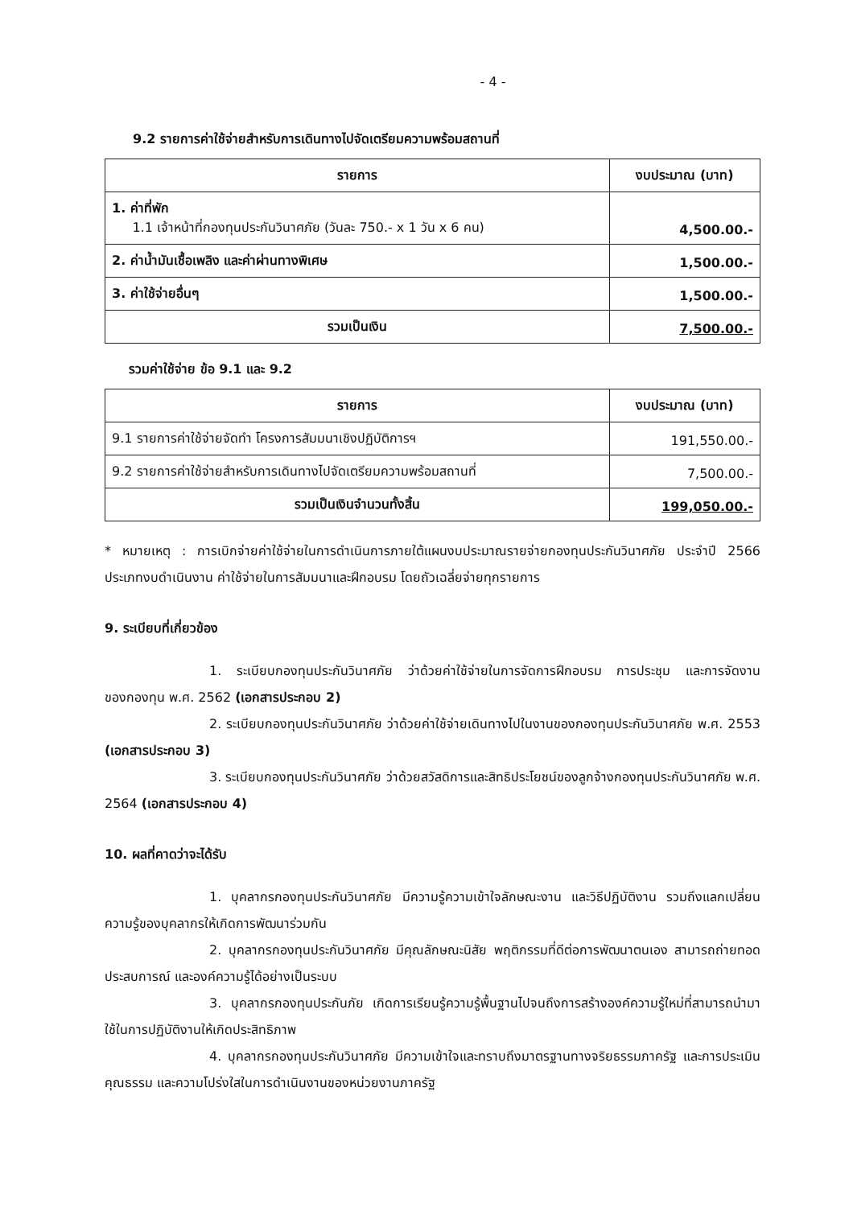- 4 -
9.2 รายการค่าใช้จ่ายสำหรับการเดินทางไปจัดเตรียมความพร้อมสถานที่
| รายการ | งบประมาณ (บาท) |
| --- | --- |
| 1. ค่าที่พัก 1.1 เจ้าหน้าที่กองทุนประกันวินาศภัย (วันละ 750.- x 1 วัน x 6 คน) | 4,500.00.- |
| 2. ค่าน้ำมันเชื้อเพลิง และค่าผ่านทางพิเศษ | 1,500.00.- |
| 3. ค่าใช้จ่ายอื่นๆ | 1,500.00.- |
| รวมเป็นเงิน | 7,500.00.- |
รวมค่าใช้จ่าย ข้อ 9.1 และ 9.2
| รายการ | งบประมาณ (บาท) |
| --- | --- |
| 9.1 รายการค่าใช้จ่ายจัดทำ โครงการสัมมนาเชิงปฏิบัติการฯ | 191,550.00.- |
| 9.2 รายการค่าใช้จ่ายสำหรับการเดินทางไปจัดเตรียมความพร้อมสถานที่ | 7,500.00.- |
| รวมเป็นเงินจำนวนทั้งสิ้น | 199,050.00.- |
* หมายเหตุ : การเบิกจ่ายค่าใช้จ่ายในการดำเนินการภายใต้แผนงบประมาณรายจ่ายกองทุนประกันวินาศภัย ประจำปี 2566 ประเภทงบดำเนินงาน ค่าใช้จ่ายในการสัมมนาและฝึกอบรม โดยถัวเฉลี่ยจ่ายทุกรายการ
9. ระเบียบที่เกี่ยวข้อง
1. ระเบียบกองทุนประกันวินาศภัย ว่าด้วยค่าใช้จ่ายในการจัดการฝึกอบรม การประชุม และการจัดงานของกองทุน พ.ศ. 2562 (เอกสารประกอบ 2)
2. ระเบียบกองทุนประกันวินาศภัย ว่าด้วยค่าใช้จ่ายเดินทางไปในงานของกองทุนประกันวินาศภัย พ.ศ. 2553 (เอกสารประกอบ 3)
3. ระเบียบกองทุนประกันวินาศภัย ว่าด้วยสวัสดิการและสิทธิประโยชน์ของลูกจ้างกองทุนประกันวินาศภัย พ.ศ. 2564 (เอกสารประกอบ 4)
10. ผลที่คาดว่าจะได้รับ
1. บุคลากรกองทุนประกันวินาศภัย มีความรู้ความเข้าใจลักษณะงาน และวิธีปฏิบัติงาน รวมถึงแลกเปลี่ยนความรู้ของบุคลากรให้เกิดการพัฒนาร่วมกัน
2. บุคลากรกองทุนประกันวินาศภัย มีคุณลักษณะนิสัย พฤติกรรมที่ดีต่อการพัฒนาตนเอง สามารถถ่ายทอดประสบการณ์ และองค์ความรู้ได้อย่างเป็นระบบ
3. บุคลากรกองทุนประกันภัย เกิดการเรียนรู้ความรู้พื้นฐานไปจนถึงการสร้างองค์ความรู้ใหม่ที่สามารถนำมาใช้ในการปฏิบัติงานให้เกิดประสิทธิภาพ
4. บุคลากรกองทุนประกันวินาศภัย มีความเข้าใจและทราบถึงมาตรฐานทางจริยธรรมภาครัฐ และการประเมินคุณธรรม และความโปร่งใสในการดำเนินงานของหน่วยงานภาครัฐ